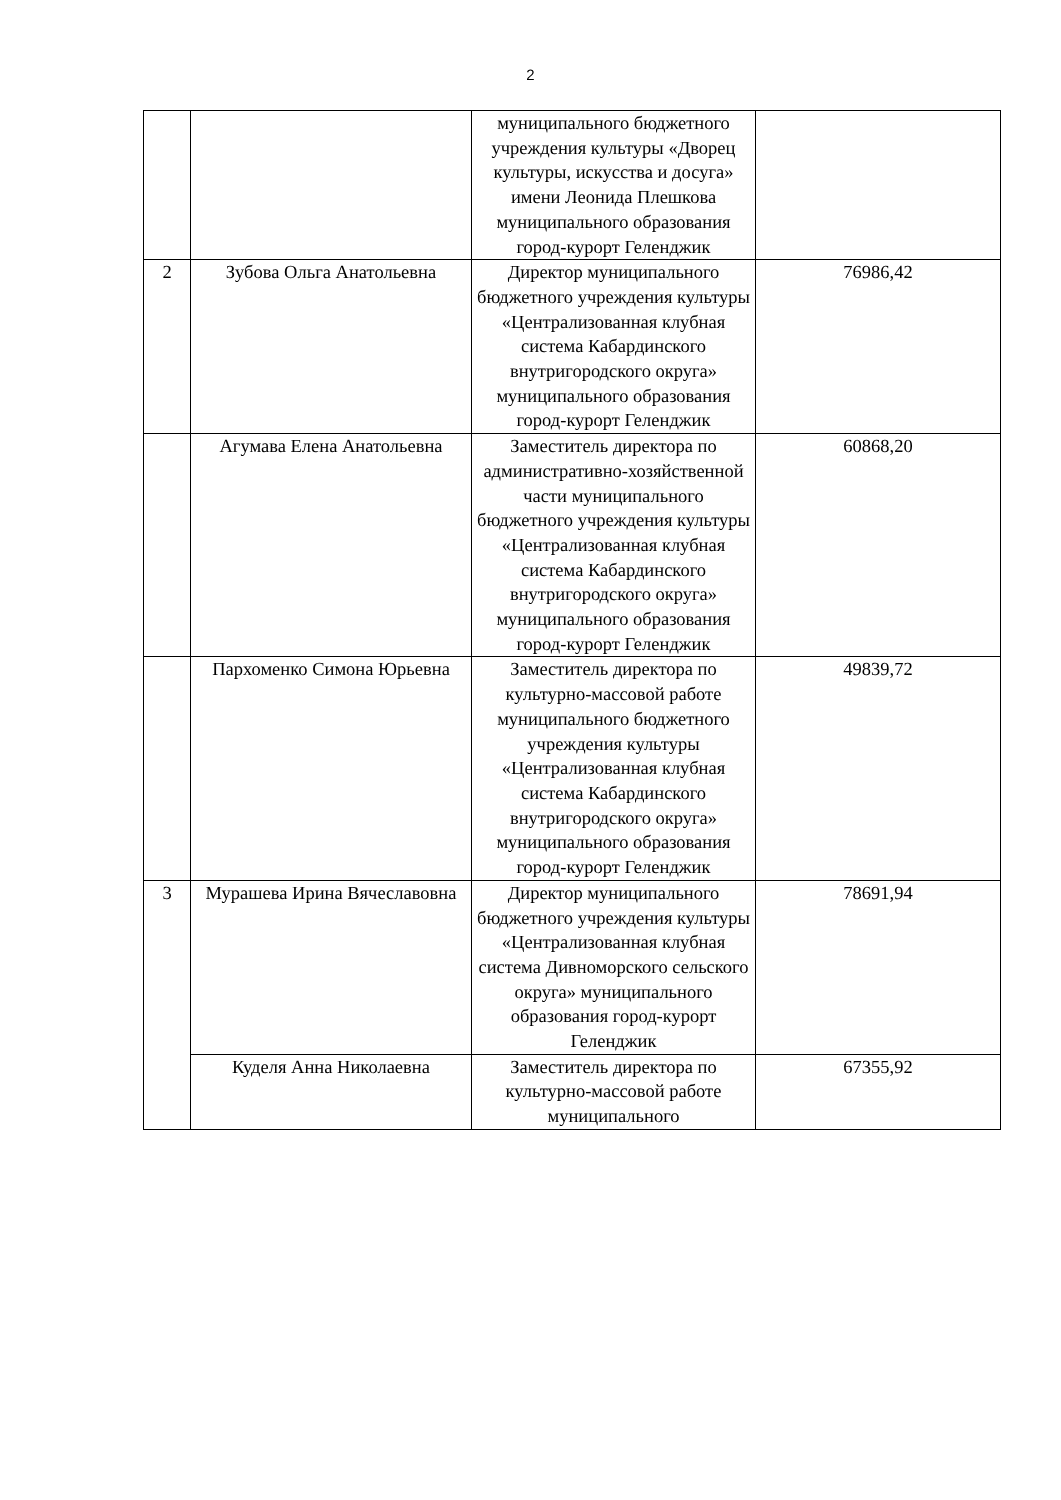2
| | | муниципального бюджетного учреждения культуры «Дворец культуры, искусства и досуга» имени Леонида Плешкова муниципального образования город-курорт Геленджик | |
| 2 | Зубова Ольга Анатольевна | Директор муниципального бюджетного учреждения культуры «Централизованная клубная система Кабардинского внутригородского округа» муниципального образования город-курорт Геленджик | 76986,42 |
| | Агумава Елена Анатольевна | Заместитель директора по административно-хозяйственной части муниципального бюджетного учреждения культуры «Централизованная клубная система Кабардинского внутригородского округа» муниципального образования город-курорт Геленджик | 60868,20 |
| | Пархоменко Симона Юрьевна | Заместитель директора по культурно-массовой работе муниципального бюджетного учреждения культуры «Централизованная клубная система Кабардинского внутригородского округа» муниципального образования город-курорт Геленджик | 49839,72 |
| 3 | Мурашева Ирина Вячеславовна | Директор муниципального бюджетного учреждения культуры «Централизованная клубная система Дивноморского сельского округа» муниципального образования город-курорт Геленджик | 78691,94 |
| | Куделя Анна Николаевна | Заместитель директора по культурно-массовой работе муниципального | 67355,92 |